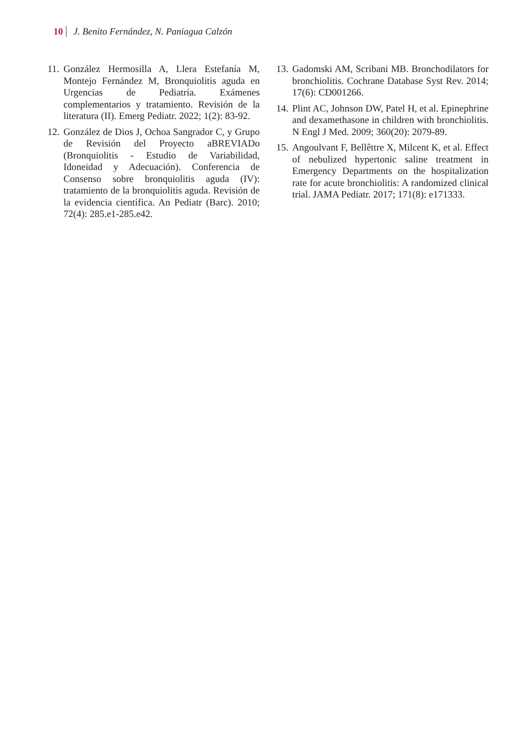10 J. Benito Fernández, N. Paniagua Calzón
11. González Hermosilla A, Llera Estefanía M, Montejo Fernández M, Bronquiolitis aguda en Urgencias de Pediatría. Exámenes complementarios y tratamiento. Revisión de la literatura (II). Emerg Pediatr. 2022; 1(2): 83-92.
12. González de Dios J, Ochoa Sangrador C, y Grupo de Revisión del Proyecto aBREVIADo (Bronquiolitis - Estudio de Variabilidad, Idoneidad y Adecuación). Conferencia de Consenso sobre bronquiolitis aguda (IV): tratamiento de la bronquiolitis aguda. Revisión de la evidencia científica. An Pediatr (Barc). 2010; 72(4): 285.e1-285.e42.
13. Gadomski AM, Scribani MB. Bronchodilators for bronchiolitis. Cochrane Database Syst Rev. 2014; 17(6): CD001266.
14. Plint AC, Johnson DW, Patel H, et al. Epinephrine and dexamethasone in children with bronchiolitis. N Engl J Med. 2009; 360(20): 2079-89.
15. Angoulvant F, Bellêttre X, Milcent K, et al. Effect of nebulized hypertonic saline treatment in Emergency Departments on the hospitalization rate for acute bronchiolitis: A randomized clinical trial. JAMA Pediatr. 2017; 171(8): e171333.